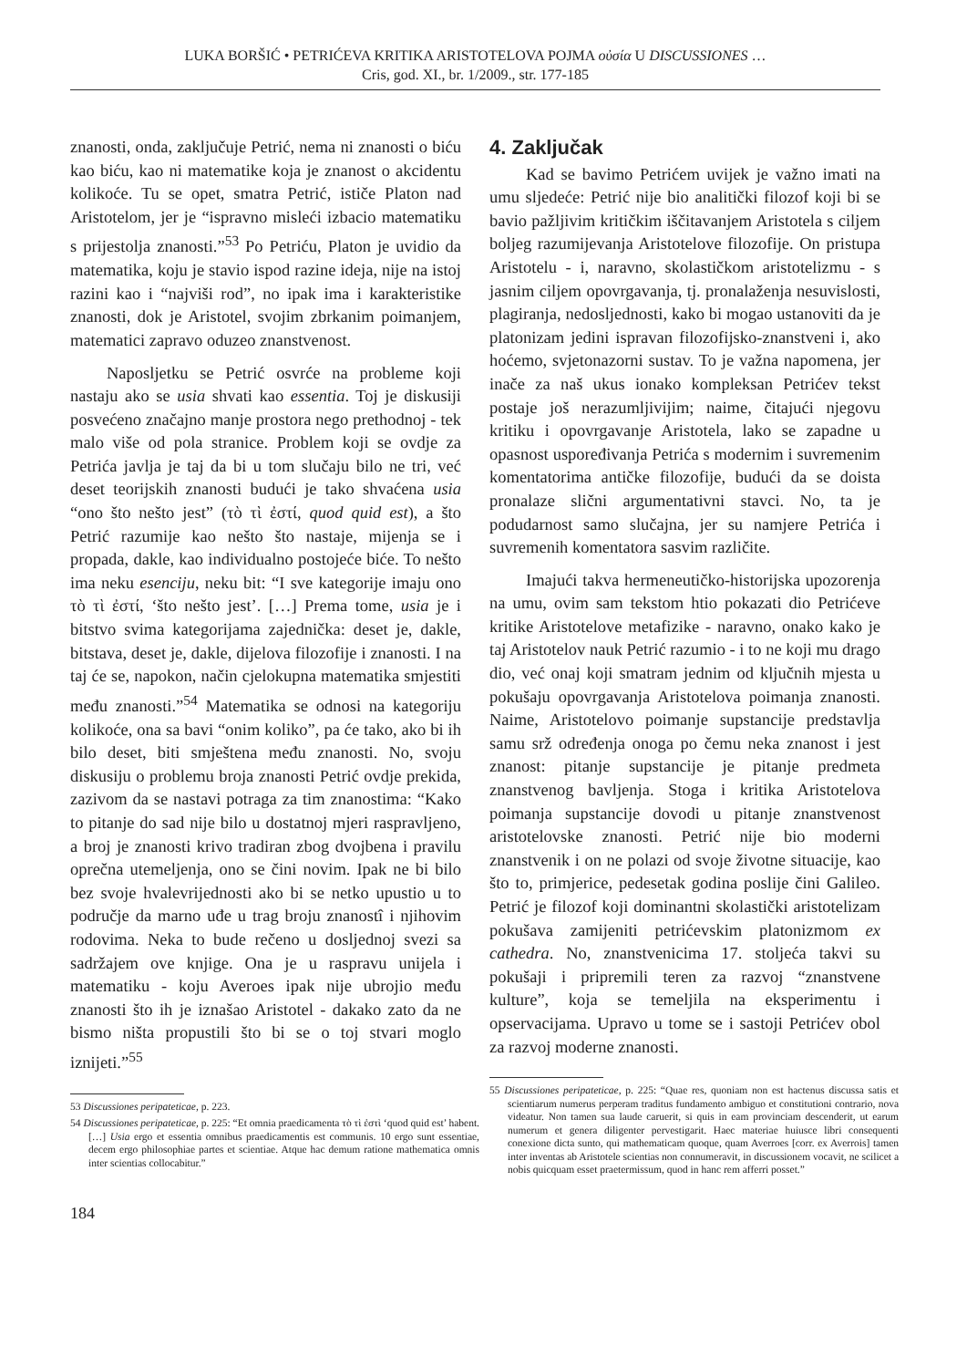LUKA BORŠIĆ • PETRIĆEVA KRITIKA ARISTOTELOVA POJMA οὐσία U DISCUSSIONES …
Cris, god. XI., br. 1/2009., str. 177-185
znanosti, onda, zaključuje Petrić, nema ni znanosti o biću kao biću, kao ni matematike koja je znanost o akcidentu kolikoće. Tu se opet, smatra Petrić, ističe Platon nad Aristotelom, jer je “ispravno misleći izbacio matematiku s prijestolja znanosti.”<sup>53</sup> Po Petriću, Platon je uvidio da matematika, koju je stavio ispod razine ideja, nije na istoj razini kao i “najviši rod”, no ipak ima i karakteristike znanosti, dok je Aristotel, svojim zbrkanim poimanjem, matematici zapravo oduzeo znanstvenost.
Naposljetku se Petrić osvrće na probleme koji nastaju ako se usia shvati kao essentia. Toj je diskusiji posvećeno značajno manje prostora nego prethodnoj - tek malo više od pola stranice. Problem koji se ovdje za Petrića javlja je taj da bi u tom slučaju bilo ne tri, već deset teorijskih znanosti budući je tako shvaćena usia “ono što nešto jest” (τὸ τὶ ἐστί, quod quid est), a što Petrić razumije kao nešto što nastaje, mijenja se i propada, dakle, kao individualno postojeće biće. To nešto ima neku esenciju, neku bit: “I sve kategorije imaju ono τὸ τὶ ἐστί, ‘što nešto jest’. […] Prema tome, usia je i bitstvo svima kategorijama zajednička: deset je, dakle, bitstava, deset je, dakle, dijelova filozofije i znanosti. I na taj će se, napokon, način cjelokupna matematika smjestiti među znanosti.”<sup>54</sup> Matematika se odnosi na kategoriju kolikoće, ona sa bavi “onim koliko”, pa će tako, ako bi ih bilo deset, biti smještena među znanosti. No, svoju diskusiju o problemu broja znanosti Petrić ovdje prekida, zazivom da se nastavi potraga za tim znanostima: “Kako to pitanje do sad nije bilo u dostatnoj mjeri raspravljeno, a broj je znanosti krivo tradiran zbog dvojbena i pravilu oprečna utemeljenja, ono se čini novim. Ipak ne bi bilo bez svoje hvalevrijednosti ako bi se netko upustio u to područje da marno uđe u trag broju znanostî i njihovim rodovima. Neka to bude rečeno u dosljednoj svezi sa sadržajem ove knjige. Ona je u raspravu unijela i matematiku - koju Averoes ipak nije ubrojio među znanosti što ih je iznašao Aristotel - dakako zato da ne bismo ništa propustili što bi se o toj stvari moglo iznijeti.”<sup>55</sup>
53 Discussiones peripateticae, p. 223.
54 Discussiones peripateticae, p. 225: “Et omnia praedicamenta τὸ τὶ ἐστὶ ‘quod quid est’ habent. […] Usia ergo et essentia omnibus praedicamentis est communis. 10 ergo sunt essentiae, decem ergo philosophiae partes et scientiae. Atque hac demum ratione mathematica omnis inter scientias collocabitur.”
184
4. Zaključak
Kad se bavimo Petrićem uvijek je važno imati na umu sljedeće: Petrić nije bio analitički filozof koji bi se bavio pažljivim kritičkim iščitavanjem Aristotela s ciljem boljeg razumijevanja Aristotelove filozofije. On pristupa Aristotelu - i, naravno, skolastičkom aristotelizmu - s jasnim ciljem opovrgavanja, tj. pronalaženja nesuvislosti, plagiranja, nedosljednosti, kako bi mogao ustanoviti da je platonizam jedini ispravan filozofijsko-znanstveni i, ako hoćemo, svjetonazorni sustav. To je važna napomena, jer inače za naš ukus ionako kompleksan Petrićev tekst postaje još nerazumljivijim; naime, čitajući njegovu kritiku i opovrgavanje Aristotela, lako se zapadne u opasnost uspoređivanja Petrića s modernim i suvremenim komentatorima antičke filozofije, budući da se doista pronalaze slični argumentativni stavci. No, ta je podudarnost samo slučajna, jer su namjere Petrića i suvremenih komentatora sasvim različite.
Imajući takva hermeneutičko-historijska upozorenja na umu, ovim sam tekstom htio pokazati dio Petrićeve kritike Aristotelove metafizike - naravno, onako kako je taj Aristotelov nauk Petrić razumio - i to ne koji mu drago dio, već onaj koji smatram jednim od ključnih mjesta u pokušaju opovrgavanja Aristotelova poimanja znanosti. Naime, Aristotelovo poimanje supstancije predstavlja samu srž određenja onoga po čemu neka znanost i jest znanost: pitanje supstancije je pitanje predmeta znanstvenog bavljenja. Stoga i kritika Aristotelova poimanja supstancije dovodi u pitanje znanstvenost aristotelovske znanosti. Petrić nije bio moderni znanstvenik i on ne polazi od svoje životne situacije, kao što to, primjerice, pedesetak godina poslije čini Galileo. Petrić je filozof koji dominantni skolastički aristotelizam pokušava zamijeniti petrićevskim platonizmom ex cathedra. No, znanstvenicima 17. stoljeća takvi su pokušaji i pripremili teren za razvoj “znanstvene kulture”, koja se temeljila na eksperimentu i opservacijama. Upravo u tome se i sastoji Petrićev obol za razvoj moderne znanosti.
55 Discussiones peripateticae, p. 225: “Quae res, quoniam non est hactenus discussa satis et scientiarum numerus perperam traditus fundamento ambiguo et constitutioni contrario, nova videatur. Non tamen sua laude caruerit, si quis in eam provinciam descenderit, ut earum numerum et genera diligenter pervestigarit. Haec materiae huiusce libri consequenti conexione dicta sunto, qui mathematicam quoque, quam Averroes [corr. ex Averrois] tamen inter inventas ab Aristotele scientias non connumeravit, in discussionem vocavit, ne scilicet a nobis quicquam esset praetermissum, quod in hanc rem afferri posset.”